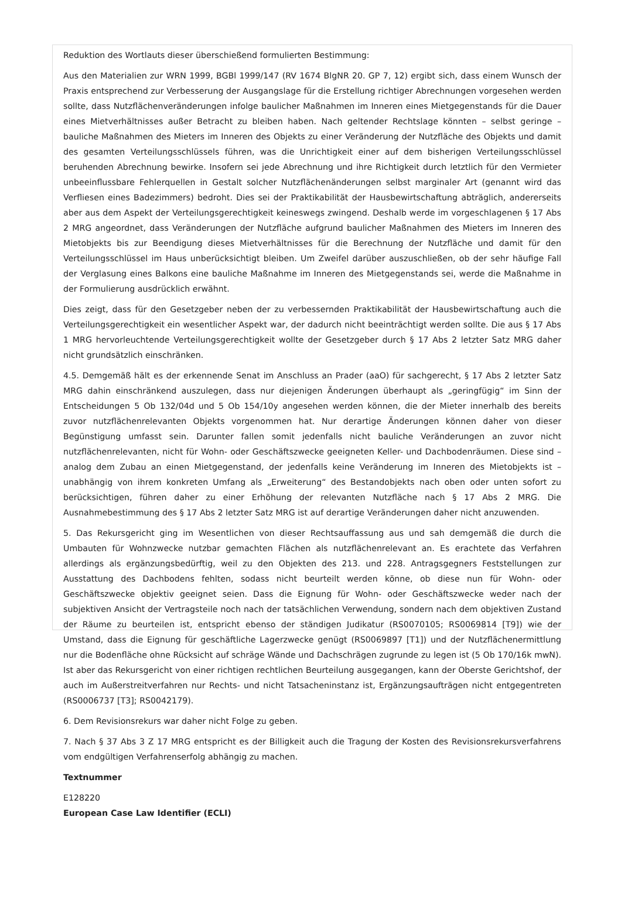Reduktion des Wortlauts dieser überschießend formulierten Bestimmung:
Aus den Materialien zur WRN 1999, BGBl 1999/147 (RV 1674 BlgNR 20. GP 7, 12) ergibt sich, dass einem Wunsch der Praxis entsprechend zur Verbesserung der Ausgangslage für die Erstellung richtiger Abrechnungen vorgesehen werden sollte, dass Nutzflächenveränderungen infolge baulicher Maßnahmen im Inneren eines Mietgegenstands für die Dauer eines Mietverhältnisses außer Betracht zu bleiben haben. Nach geltender Rechtslage könnten – selbst geringe – bauliche Maßnahmen des Mieters im Inneren des Objekts zu einer Veränderung der Nutzfläche des Objekts und damit des gesamten Verteilungsschlüssels führen, was die Unrichtigkeit einer auf dem bisherigen Verteilungsschlüssel beruhenden Abrechnung bewirke. Insofern sei jede Abrechnung und ihre Richtigkeit durch letztlich für den Vermieter unbeeinflussbare Fehlerquellen in Gestalt solcher Nutzflächenänderungen selbst marginaler Art (genannt wird das Verfliesen eines Badezimmers) bedroht. Dies sei der Praktikabilität der Hausbewirtschaftung abträglich, andererseits aber aus dem Aspekt der Verteilungsgerechtigkeit keineswegs zwingend. Deshalb werde im vorgeschlagenen § 17 Abs 2 MRG angeordnet, dass Veränderungen der Nutzfläche aufgrund baulicher Maßnahmen des Mieters im Inneren des Mietobjekts bis zur Beendigung dieses Mietverhältnisses für die Berechnung der Nutzfläche und damit für den Verteilungsschlüssel im Haus unberücksichtigt bleiben. Um Zweifel darüber auszuschließen, ob der sehr häufige Fall der Verglasung eines Balkons eine bauliche Maßnahme im Inneren des Mietgegenstands sei, werde die Maßnahme in der Formulierung ausdrücklich erwähnt.
Dies zeigt, dass für den Gesetzgeber neben der zu verbessernden Praktikabilität der Hausbewirtschaftung auch die Verteilungsgerechtigkeit ein wesentlicher Aspekt war, der dadurch nicht beeinträchtigt werden sollte. Die aus § 17 Abs 1 MRG hervorleuchtende Verteilungsgerechtigkeit wollte der Gesetzgeber durch § 17 Abs 2 letzter Satz MRG daher nicht grundsätzlich einschränken.
4.5. Demgemäß hält es der erkennende Senat im Anschluss an Prader (aaO) für sachgerecht, § 17 Abs 2 letzter Satz MRG dahin einschränkend auszulegen, dass nur diejenigen Änderungen überhaupt als „geringfügig“ im Sinn der Entscheidungen 5 Ob 132/04d und 5 Ob 154/10y angesehen werden können, die der Mieter innerhalb des bereits zuvor nutzflächenrelevanten Objekts vorgenommen hat. Nur derartige Änderungen können daher von dieser Begünstigung umfasst sein. Darunter fallen somit jedenfalls nicht bauliche Veränderungen an zuvor nicht nutzflächenrelevanten, nicht für Wohn- oder Geschäftszwecke geeigneten Keller- und Dachbodenräumen. Diese sind – analog dem Zubau an einen Mietgegenstand, der jedenfalls keine Veränderung im Inneren des Mietobjekts ist – unabhängig von ihrem konkreten Umfang als „Erweiterung“ des Bestandobjekts nach oben oder unten sofort zu berücksichtigen, führen daher zu einer Erhöhung der relevanten Nutzfläche nach § 17 Abs 2 MRG. Die Ausnahmebestimmung des § 17 Abs 2 letzter Satz MRG ist auf derartige Veränderungen daher nicht anzuwenden.
5. Das Rekursgericht ging im Wesentlichen von dieser Rechtsauffassung aus und sah demgemäß die durch die Umbauten für Wohnzwecke nutzbar gemachten Flächen als nutzflächenrelevant an. Es erachtete das Verfahren allerdings als ergänzungsbedürftig, weil zu den Objekten des 213. und 228. Antragsgegners Feststellungen zur Ausstattung des Dachbodens fehlten, sodass nicht beurteilt werden könne, ob diese nun für Wohn- oder Geschäftszwecke objektiv geeignet seien. Dass die Eignung für Wohn- oder Geschäftszwecke weder nach der subjektiven Ansicht der Vertragsteile noch nach der tatsächlichen Verwendung, sondern nach dem objektiven Zustand der Räume zu beurteilen ist, entspricht ebenso der ständigen Judikatur (RS0070105; RS0069814 [T9]) wie der Umstand, dass die Eignung für geschäftliche Lagerzwecke genügt (RS0069897 [T1]) und der Nutzflächenermittlung nur die Bodenfläche ohne Rücksicht auf schräge Wände und Dachschrägen zugrunde zu legen ist (5 Ob 170/16k mwN). Ist aber das Rekursgericht von einer richtigen rechtlichen Beurteilung ausgegangen, kann der Oberste Gerichtshof, der auch im Außerstreitverfahren nur Rechts- und nicht Tatsacheninstanz ist, Ergänzungsaufträgen nicht entgegentreten (RS0006737 [T3]; RS0042179).
6. Dem Revisionsrekurs war daher nicht Folge zu geben.
7. Nach § 37 Abs 3 Z 17 MRG entspricht es der Billigkeit auch die Tragung der Kosten des Revisionsrekursverfahrens vom endgültigen Verfahrenserfolg abhängig zu machen.
Textnummer
E128220
European Case Law Identifier (ECLI)